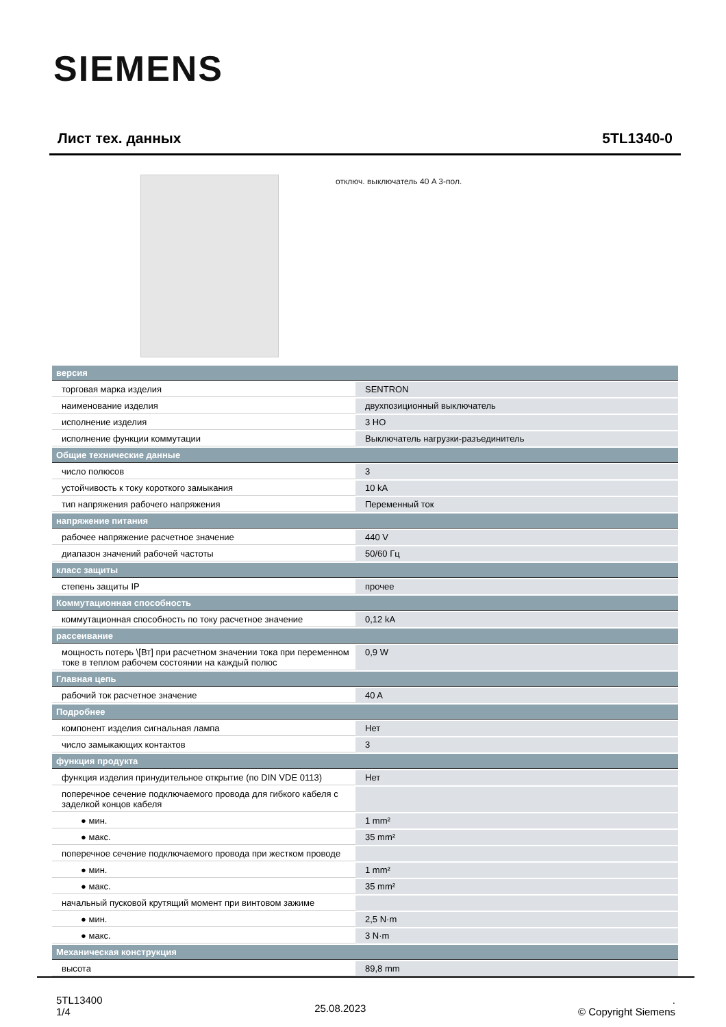SIEMENS
Лист тех. данных 5TL1340-0
отключ. выключатель 40 A 3-пол.
| версия | |
| торговая марка изделия | SENTRON |
| наименование изделия | двухпозиционный выключатель |
| исполнение изделия | 3 НО |
| исполнение функции коммутации | Выключатель нагрузки-разъединитель |
| Общие технические данные | |
| число полюсов | 3 |
| устойчивость к току короткого замыкания | 10 kA |
| тип напряжения рабочего напряжения | Переменный ток |
| напряжение питания | |
| рабочее напряжение расчетное значение | 440 V |
| диапазон значений рабочей частоты | 50/60 Гц |
| класс защиты | |
| степень защиты IP | прочее |
| Коммутационная способность | |
| коммутационная способность по току расчетное значение | 0,12 kA |
| рассеивание | |
| мощность потерь \[Вт] при расчетном значении тока при переменном токе в теплом рабочем состоянии на каждый полюс | 0,9 W |
| Главная цепь | |
| рабочий ток расчетное значение | 40 A |
| Подробнее | |
| компонент изделия сигнальная лампа | Нет |
| число замыкающих контактов | 3 |
| функция продукта | |
| функция изделия принудительное открытие (по DIN VDE 0113) | Нет |
| поперечное сечение подключаемого провода для гибкого кабеля с заделкой концов кабеля | |
| ● мин. | 1 mm² |
| ● макс. | 35 mm² |
| поперечное сечение подключаемого провода при жестком проводе | |
| ● мин. | 1 mm² |
| ● макс. | 35 mm² |
| начальный пусковой крутящий момент при винтовом зажиме | |
| ● мин. | 2,5 N·m |
| ● макс. | 3 N·m |
| Механическая конструкция | |
| высота | 89,8 mm |
5TL13400
1/4
25.08.2023
.
© Copyright Siemens